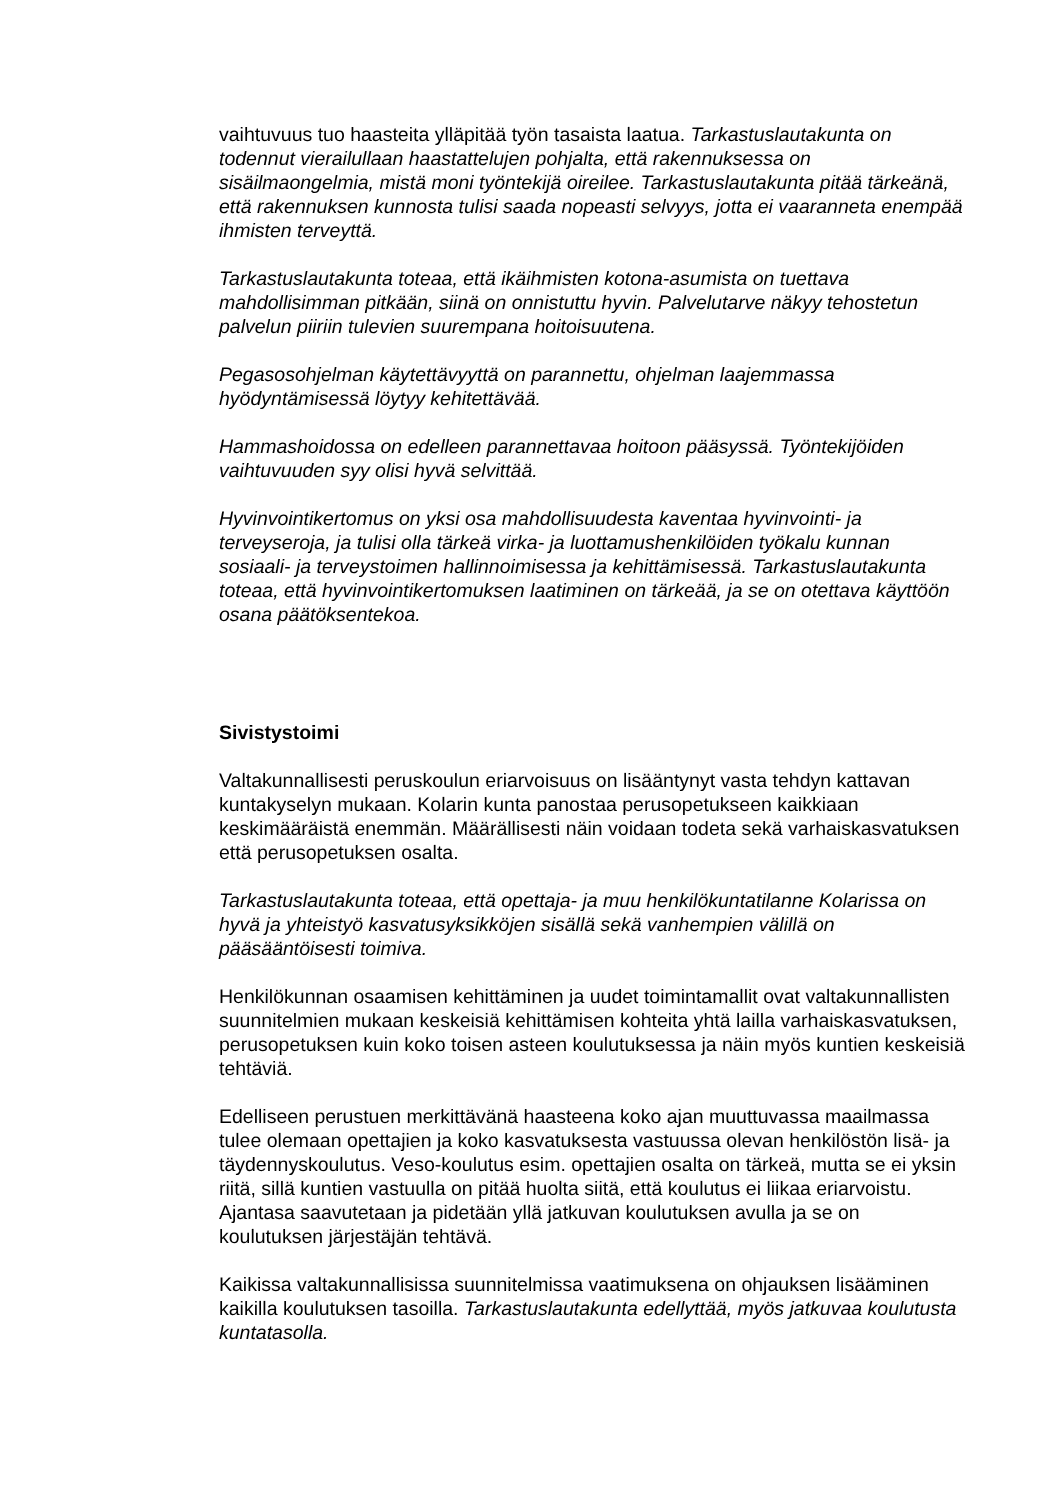vaihtuvuus tuo haasteita ylläpitää työn tasaista laatua. Tarkastuslautakunta on todennut vierailullaan haastattelujen pohjalta, että rakennuksessa on sisäilmaongelmia, mistä moni työntekijä oireilee. Tarkastuslautakunta pitää tärkeänä, että rakennuksen kunnosta tulisi saada nopeasti selvyys, jotta ei vaaranneta enempää ihmisten terveyttä.
Tarkastuslautakunta toteaa, että ikäihmisten kotona-asumista on tuettava mahdollisimman pitkään, siinä on onnistuttu hyvin. Palvelutarve näkyy tehostetun palvelun piiriin tulevien suurempana hoitoisuutena.
Pegasosohjelman käytettävyyttä on parannettu, ohjelman laajemmassa hyödyntämisessä löytyy kehitettävää.
Hammashoidossa on edelleen parannettavaa hoitoon pääsyssä. Työntekijöiden vaihtuvuuden syy olisi hyvä selvittää.
Hyvinvointikertomus on yksi osa mahdollisuudesta kaventaa hyvinvointi- ja terveyseroja, ja tulisi olla tärkeä virka- ja luottamushenkilöiden työkalu kunnan sosiaali- ja terveystoimen hallinnoimisessa ja kehittämisessä. Tarkastuslautakunta toteaa, että hyvinvointikertomuksen laatiminen on tärkeää, ja se on otettava käyttöön osana päätöksentekoa.
Sivistystoimi
Valtakunnallisesti peruskoulun eriarvoisuus on lisääntynyt vasta tehdyn kattavan kuntakyselyn mukaan. Kolarin kunta panostaa perusopetukseen kaikkiaan keskimääräistä enemmän. Määrällisesti näin voidaan todeta sekä varhaiskasvatuksen että perusopetuksen osalta.
Tarkastuslautakunta toteaa, että opettaja- ja muu henkilökuntatilanne Kolarissa on hyvä ja yhteistyö kasvatusyksikköjen sisällä sekä vanhempien välillä on pääsääntöisesti toimiva.
Henkilökunnan osaamisen kehittäminen ja uudet toimintamallit ovat valtakunnallisten suunnitelmien mukaan keskeisiä kehittämisen kohteita yhtä lailla varhaiskasvatuksen, perusopetuksen kuin koko toisen asteen koulutuksessa ja näin myös kuntien keskeisiä tehtäviä.
Edelliseen perustuen merkittävänä haasteena koko ajan muuttuvassa maailmassa tulee olemaan opettajien ja koko kasvatuksesta vastuussa olevan henkilöstön lisä- ja täydennyskoulutus. Veso-koulutus esim. opettajien osalta on tärkeä, mutta se ei yksin riitä, sillä kuntien vastuulla on pitää huolta siitä, että koulutus ei liikaa eriarvoistu. Ajantasa saavutetaan ja pidetään yllä jatkuvan koulutuksen avulla ja se on koulutuksen järjestäjän tehtävä.
Kaikissa valtakunnallisissa suunnitelmissa vaatimuksena on ohjauksen lisääminen kaikilla koulutuksen tasoilla. Tarkastuslautakunta edellyttää, myös jatkuvaa koulutusta kuntatasolla.